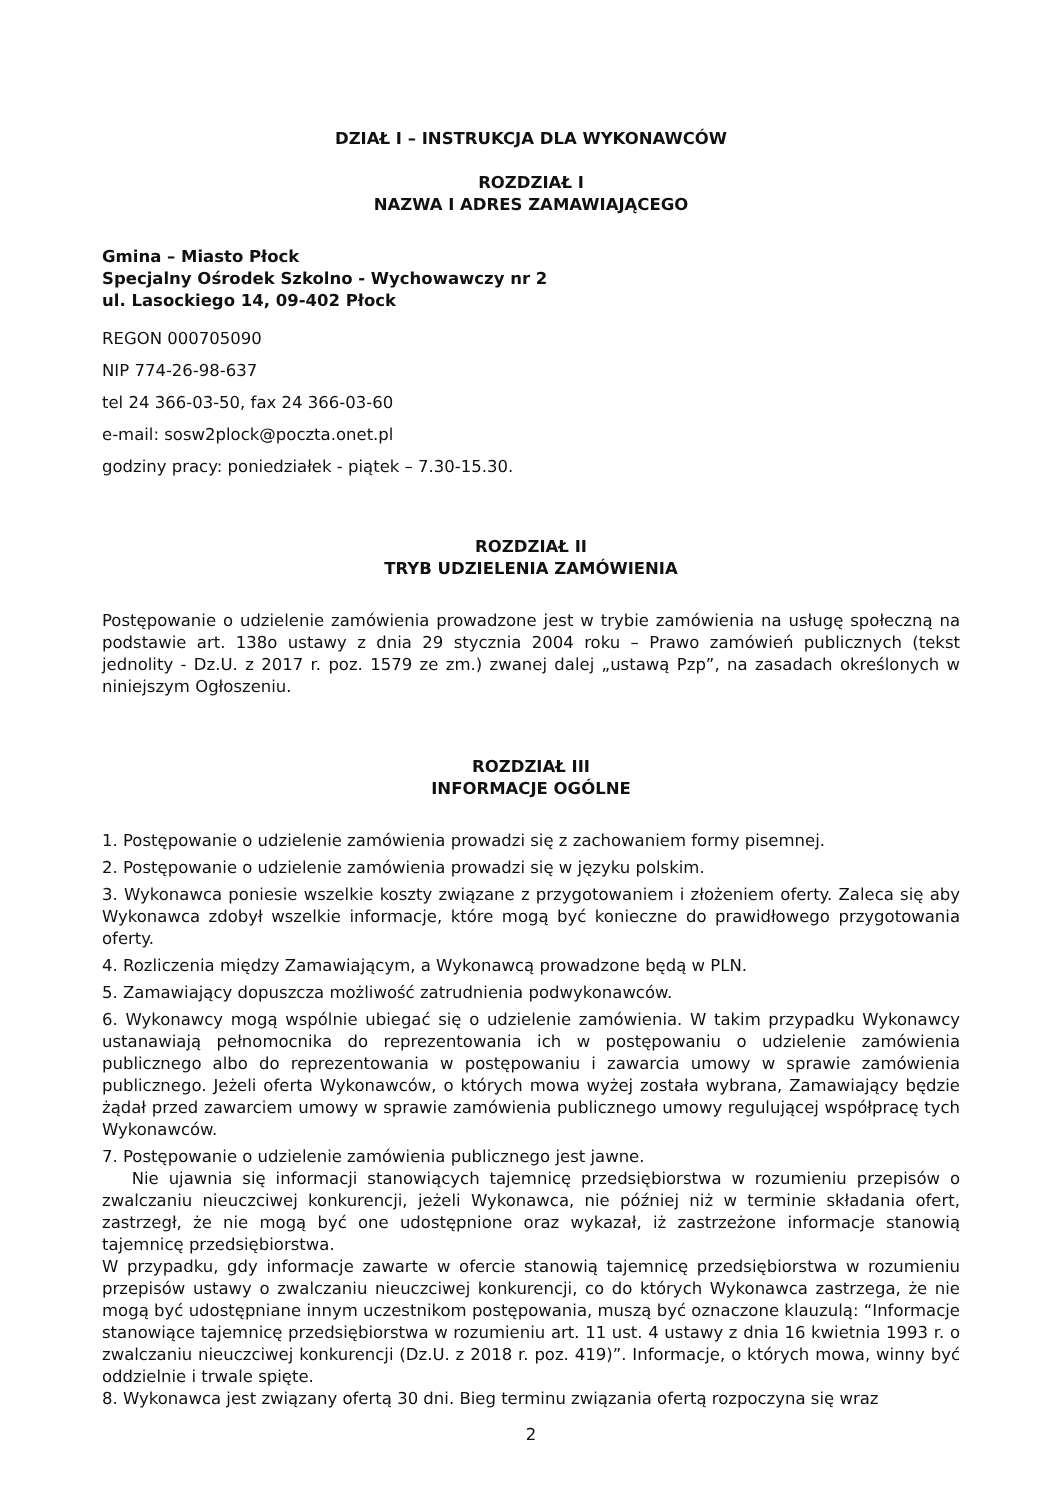DZIAŁ I – INSTRUKCJA DLA WYKONAWCÓW
ROZDZIAŁ I
NAZWA I ADRES ZAMAWIAJĄCEGO
Gmina – Miasto Płock
Specjalny Ośrodek Szkolno - Wychowawczy nr 2
ul. Lasockiego 14, 09-402 Płock
REGON 000705090
NIP 774-26-98-637
tel 24 366-03-50, fax 24 366-03-60
e-mail: sosw2plock@poczta.onet.pl
godziny pracy: poniedziałek - piątek – 7.30-15.30.
ROZDZIAŁ II
TRYB UDZIELENIA ZAMÓWIENIA
Postępowanie o udzielenie zamówienia prowadzone jest w trybie zamówienia na usługę społeczną na podstawie art. 138o ustawy z dnia 29 stycznia 2004 roku – Prawo zamówień publicznych (tekst jednolity - Dz.U. z 2017 r. poz. 1579 ze zm.) zwanej dalej „ustawą Pzp”, na zasadach określonych w niniejszym Ogłoszeniu.
ROZDZIAŁ III
INFORMACJE OGÓLNE
1. Postępowanie o udzielenie zamówienia prowadzi się z zachowaniem formy pisemnej.
2. Postępowanie o udzielenie zamówienia prowadzi się w języku polskim.
3. Wykonawca poniesie wszelkie koszty związane z przygotowaniem i złożeniem oferty. Zaleca się aby Wykonawca zdobył wszelkie informacje, które mogą być konieczne do prawidłowego przygotowania oferty.
4. Rozliczenia między Zamawiającym, a Wykonawcą prowadzone będą w PLN.
5. Zamawiający dopuszcza możliwość zatrudnienia podwykonawców.
6. Wykonawcy mogą wspólnie ubiegać się o udzielenie zamówienia. W takim przypadku Wykonawcy ustanawiają pełnomocnika do reprezentowania ich w postępowaniu o udzielenie zamówienia publicznego albo do reprezentowania w postępowaniu i zawarcia umowy w sprawie zamówienia publicznego. Jeżeli oferta Wykonawców, o których mowa wyżej została wybrana, Zamawiający będzie żądał przed zawarciem umowy w sprawie zamówienia publicznego umowy regulującej współpracę tych Wykonawców.
7. Postępowanie o udzielenie zamówienia publicznego jest jawne.
Nie ujawnia się informacji stanowiących tajemnicę przedsiębiorstwa w rozumieniu przepisów o zwalczaniu nieuczciwej konkurencji, jeżeli Wykonawca, nie później niż w terminie składania ofert, zastrzegł, że nie mogą być one udostępnione oraz wykazał, iż zastrzeżone informacje stanowią tajemnicę przedsiębiorstwa.
W przypadku, gdy informacje zawarte w ofercie stanowią tajemnicę przedsiębiorstwa w rozumieniu przepisów ustawy o zwalczaniu nieuczciwej konkurencji, co do których Wykonawca zastrzega, że nie mogą być udostępniane innym uczestnikom postępowania, muszą być oznaczone klauzulą: “Informacje stanowiące tajemnicę przedsiębiorstwa w rozumieniu art. 11 ust. 4 ustawy z dnia 16 kwietnia 1993 r. o zwalczaniu nieuczciwej konkurencji (Dz.U. z 2018 r. poz. 419)”. Informacje, o których mowa, winny być oddzielnie i trwale spięte.
8. Wykonawca jest związany ofertą 30 dni. Bieg terminu związania ofertą rozpoczyna się wraz
2